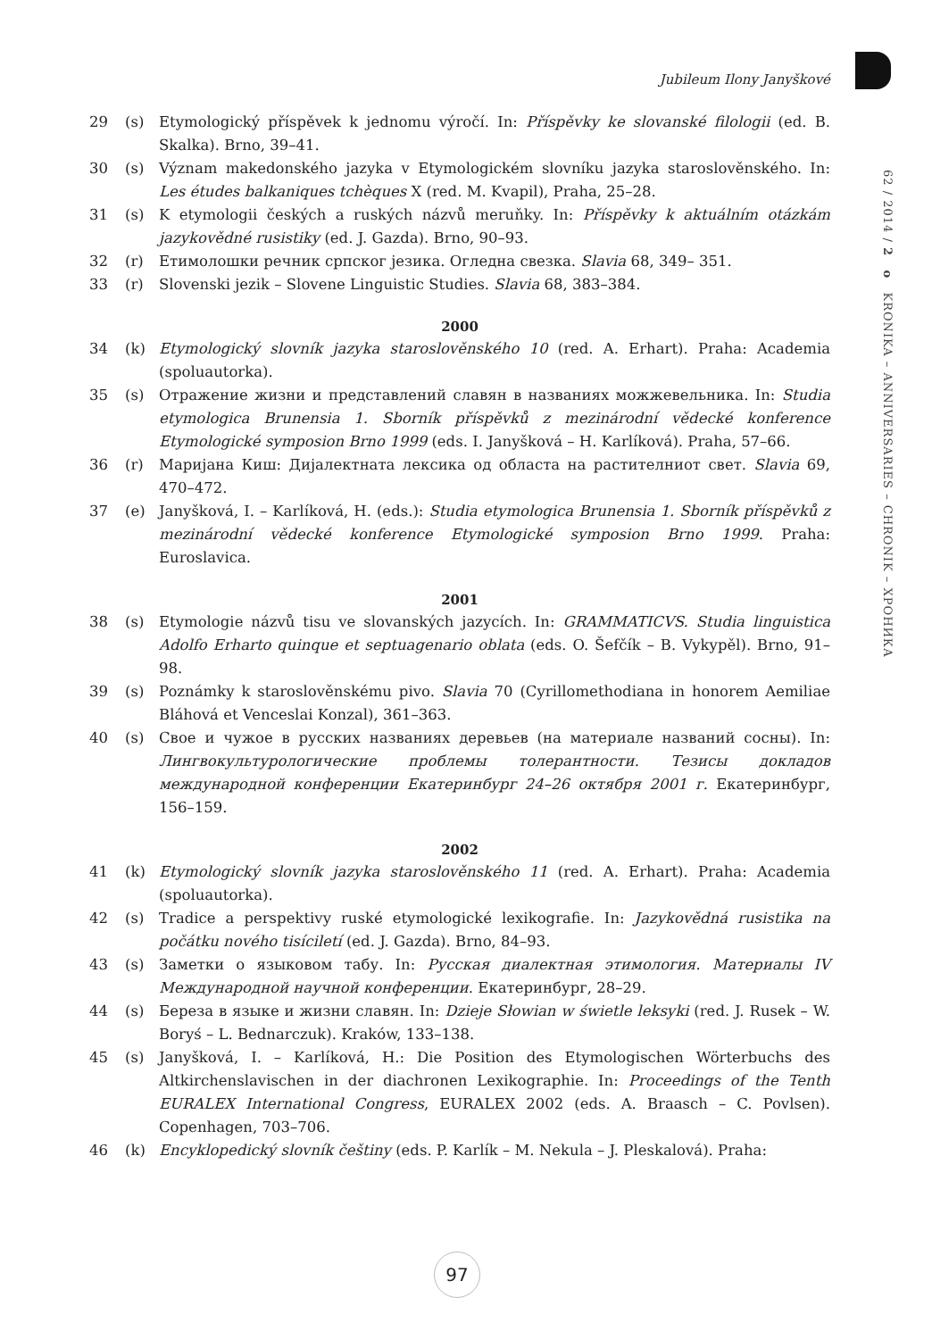Jubileum Ilony Janyškové
62 / 2014 / 2 o KRONIKA – ANNIVERSARIES – CHRONIK – ХРОНИКА
29 (s) Etymologický příspěvek k jednomu výročí. In: Příspěvky ke slovanské filologii (ed. B. Skalka). Brno, 39–41.
30 (s) Význam makedonského jazyka v Etymologickém slovníku jazyka staroslověnského. In: Les études balkaniques tchèques X (red. M. Kvapil), Praha, 25–28.
31 (s) K etymologii českých a ruských názvů meruňky. In: Příspěvky k aktuálním otázkám jazykovědné rusistiky (ed. J. Gazda). Brno, 90–93.
32 (r) Етимолошки речник српског језика. Огледна свезка. Slavia 68, 349– 351.
33 (r) Slovenski jezik – Slovene Linguistic Studies. Slavia 68, 383–384.
2000
34 (k) Etymologický slovník jazyka staroslověnského 10 (red. A. Erhart). Praha: Academia (spoluautorka).
35 (s) Отражение жизни и представлений славян в названиях можжевельника. In: Studia etymologica Brunensia 1. Sborník příspěvků z mezinárodní vědecké konference Etymologické symposion Brno 1999 (eds. I. Janyšková – H. Karlíková). Praha, 57–66.
36 (r) Маријана Киш: Дијалектната лексика од областа на растителниот свет. Slavia 69, 470–472.
37 (e) Janyšková, I. – Karlíková, H. (eds.): Studia etymologica Brunensia 1. Sborník příspěvků z mezinárodní vědecké konference Etymologické symposion Brno 1999. Praha: Euroslavica.
2001
38 (s) Etymologie názvů tisu ve slovanských jazycích. In: GRAMMATICVS. Studia linguistica Adolfo Erharto quinque et septuagenario oblata (eds. O. Šefčík – B. Vykypěl). Brno, 91–98.
39 (s) Poznámky k staroslověnskému pivo. Slavia 70 (Cyrillomethodiana in honorem Aemiliae Bláhová et Venceslai Konzal), 361–363.
40 (s) Свое и чужое в русских названиях деревьев (на материале названий сосны). In: Лингвокультурологические проблемы толерантности. Тезисы докладов международной конференции Екатеринбург 24–26 октября 2001 г. Екатеринбург, 156–159.
2002
41 (k) Etymologický slovník jazyka staroslověnského 11 (red. A. Erhart). Praha: Academia (spoluautorka).
42 (s) Tradice a perspektivy ruské etymologické lexikografie. In: Jazykovědná rusistika na počátku nového tisíciletí (ed. J. Gazda). Brno, 84–93.
43 (s) Заметки о языковом табу. In: Русская диалектная этимология. Материалы IV Международной научной конференции. Екатеринбург, 28–29.
44 (s) Береза в языке и жизни славян. In: Dzieje Słowian w świetle leksyki (red. J. Rusek – W. Boryś – L. Bednarczuk). Kraków, 133–138.
45 (s) Janyšková, I. – Karlíková, H.: Die Position des Etymologischen Wörterbuchs des Altkirchenslavischen in der diachronen Lexikographie. In: Proceedings of the Tenth EURALEX International Congress, EURALEX 2002 (eds. A. Braasch – C. Povlsen). Copenhagen, 703–706.
46 (k) Encyklopedický slovník češtiny (eds. P. Karlík – M. Nekula – J. Pleskalová). Praha:
97